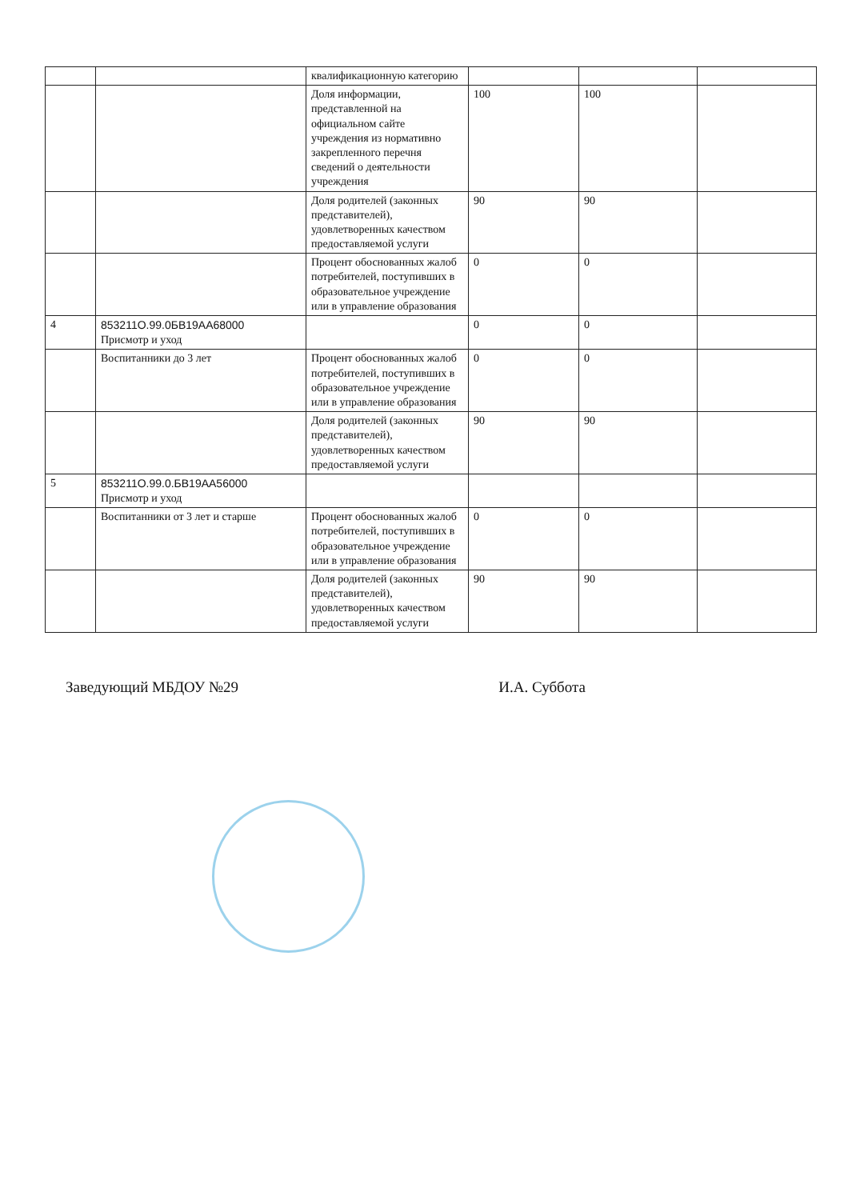| | | квалификационную категорию | | | |
| | | Доля информации, представленной на официальном сайте учреждения из нормативно закрепленного перечня сведений о деятельности учреждения | 100 | 100 | |
| | | Доля родителей (законных представителей), удовлетворенных качеством предоставляемой услуги | 90 | 90 | |
| | | Процент обоснованных жалоб потребителей, поступивших в образовательное учреждение или в управление образования | 0 | 0 | |
| 4 | 853211О.99.0БВ19АА68000 Присмотр и уход | | 0 | 0 | |
| | Воспитанники до 3 лет | Процент обоснованных жалоб потребителей, поступивших в образовательное учреждение или в управление образования | 0 | 0 | |
| | | Доля родителей (законных представителей), удовлетворенных качеством предоставляемой услуги | 90 | 90 | |
| 5 | 853211О.99.0.БВ19АА56000 Присмотр и уход | | | | |
| | Воспитанники от 3 лет и старше | Процент обоснованных жалоб потребителей, поступивших в образовательное учреждение или в управление образования | 0 | 0 | |
| | | Доля родителей (законных представителей), удовлетворенных качеством предоставляемой услуги | 90 | 90 | |
Заведующий МБДОУ №29 И.А. Суббота